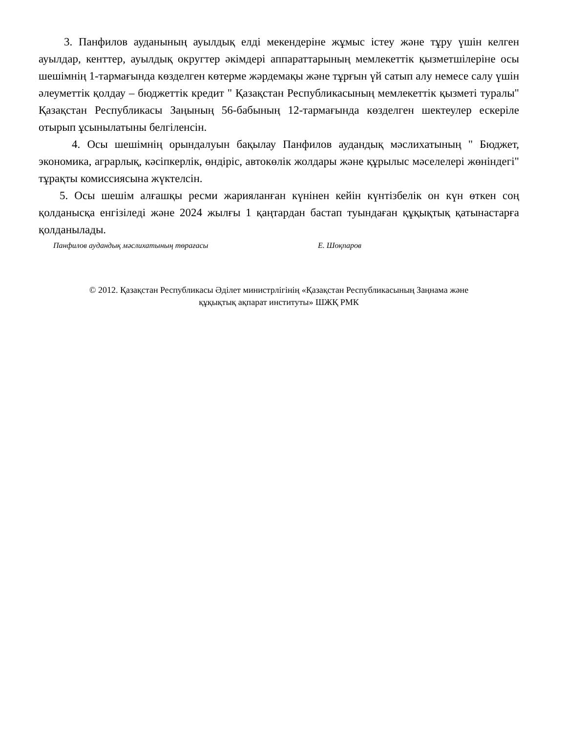3. Панфилов ауданының ауылдық елді мекендеріне жұмыс істеу және тұру үшін келген ауылдар, кенттер, ауылдық округтер әкімдері аппараттарының мемлекеттік қызметшілеріне осы шешімнің 1-тармағында көзделген көтерме жәрдемақы және тұрғын үй сатып алу немесе салу үшін әлеуметтік қолдау – бюджеттік кредит " Қазақстан Республикасының мемлекеттік қызметі туралы" Қазақстан Республикасы Заңының 56-бабының 12-тармағында көзделген шектеулер ескеріле отырып ұсынылатыны белгіленсін.
4. Осы шешімнің орындалуын бақылау Панфилов аудандық мәслихатының " Бюджет, экономика, аграрлық, кәсіпкерлік, өндіріс, автокөлік жолдары және құрылыс мәселелері жөніндегі" тұрақты комиссиясына жүктелсін.
5. Осы шешім алғашқы ресми жарияланған күнінен кейін күнтізбелік он күн өткен соң қолданысқа енгізіледі және 2024 жылғы 1 қаңтардан бастап туындаған құқықтық қатынастарға қолданылады.
Панфилов аудандық мәслихатының төрағасы Е. Шоқпаров
© 2012. Қазақстан Республикасы Әділет министрлігінің «Қазақстан Республикасының Заңнама және
құқықтық ақпарат институты» ШЖҚ РМК